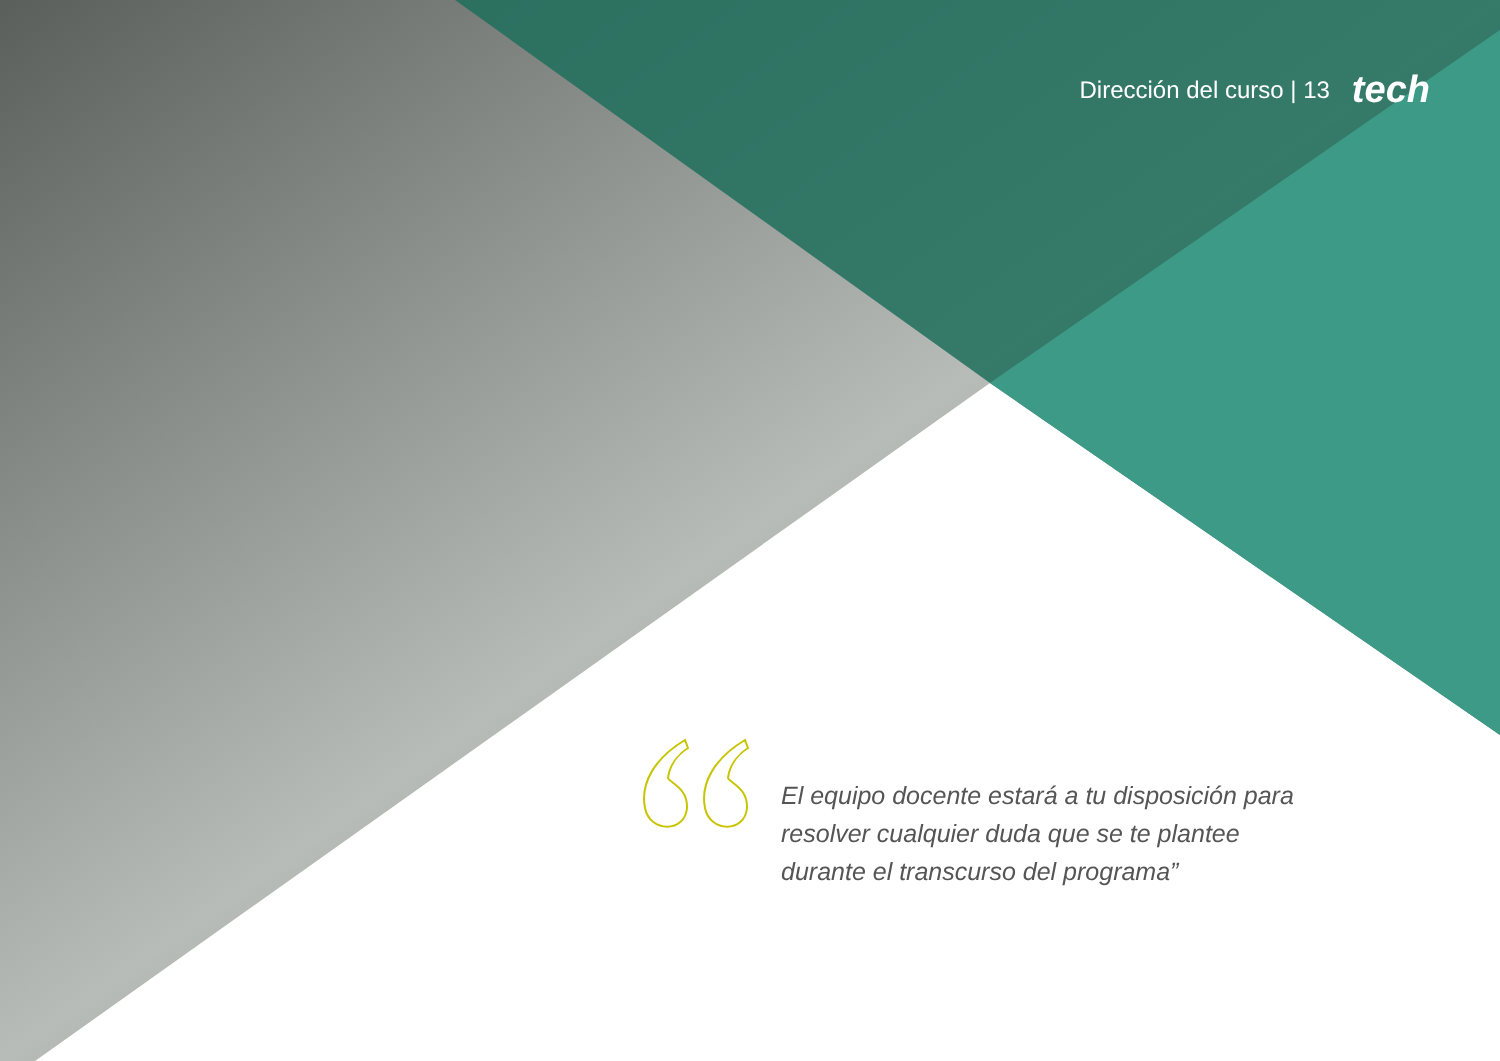Dirección del curso | 13 tech
El equipo docente estará a tu disposición para resolver cualquier duda que se te plantee durante el transcurso del programa”